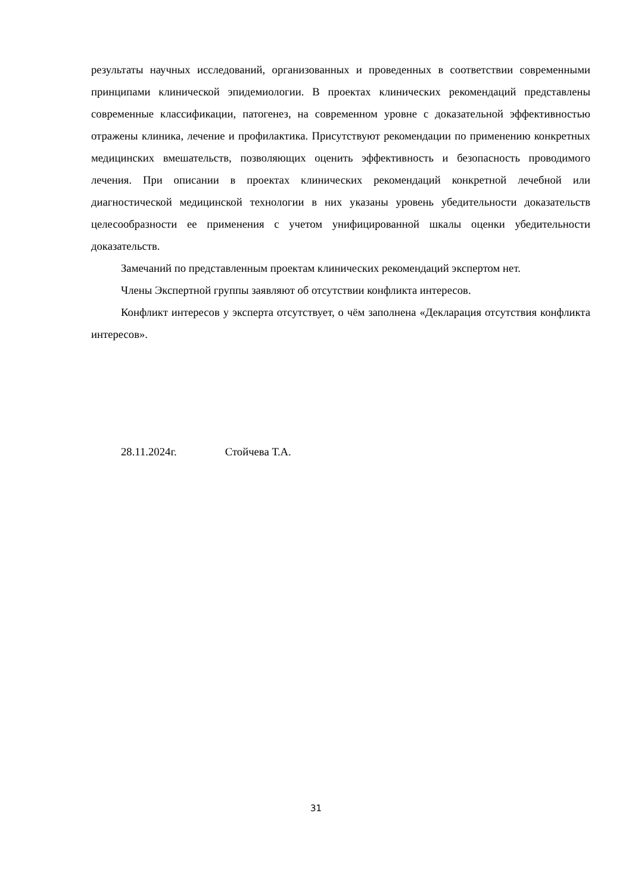результаты научных исследований, организованных и проведенных в соответствии современными принципами клинической эпидемиологии. В проектах клинических рекомендаций представлены современные классификации, патогенез, на современном уровне с доказательной эффективностью отражены клиника, лечение и профилактика. Присутствуют рекомендации по применению конкретных медицинских вмешательств, позволяющих оценить эффективность и безопасность проводимого лечения. При описании в проектах клинических рекомендаций конкретной лечебной или диагностической медицинской технологии в них указаны уровень убедительности доказательств целесообразности ее применения с учетом унифицированной шкалы оценки убедительности доказательств.
Замечаний по представленным проектам клинических рекомендаций экспертом нет.
Члены Экспертной группы заявляют об отсутствии конфликта интересов.
Конфликт интересов у эксперта отсутствует, о чём заполнена «Декларация отсутствия конфликта интересов».
28.11.2024г. Стойчева Т.А.
31